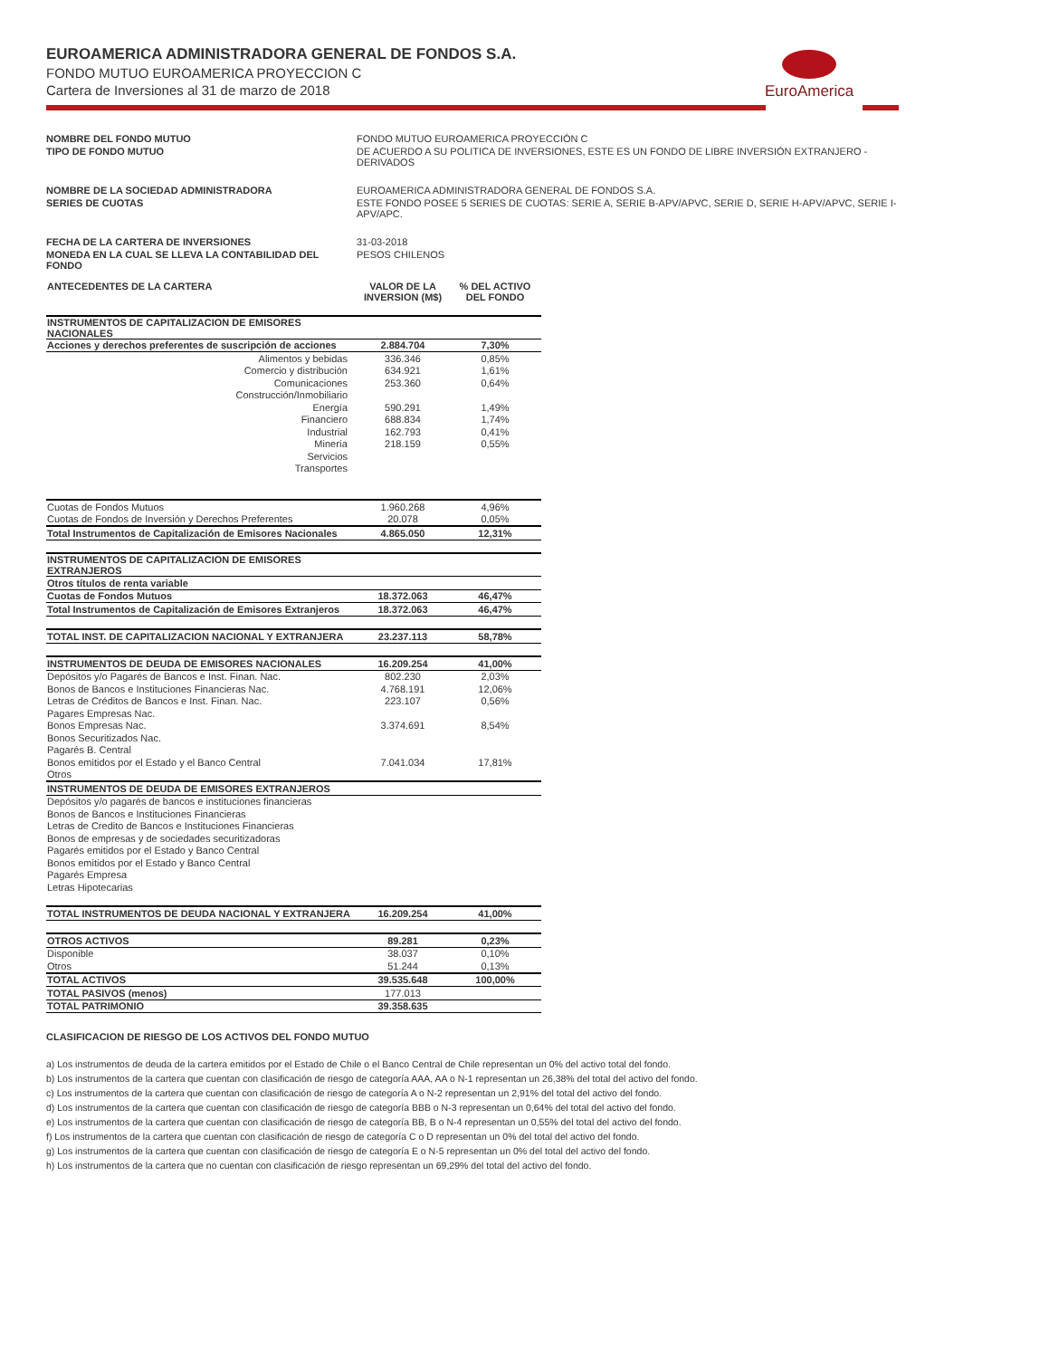EuroAmerica
EUROAMERICA ADMINISTRADORA GENERAL DE FONDOS S.A.
FONDO MUTUO EUROAMERICA PROYECCION C
Cartera de Inversiones al 31 de marzo de 2018
| NOMBRE DEL FONDO MUTUO | FONDO MUTUO EUROAMERICA PROYECCIÓN C |
| TIPO DE FONDO MUTUO | DE ACUERDO A SU POLITICA DE INVERSIONES, ESTE ES UN FONDO DE LIBRE INVERSIÓN EXTRANJERO - DERIVADOS |
| NOMBRE DE LA SOCIEDAD ADMINISTRADORA | EUROAMERICA ADMINISTRADORA GENERAL DE FONDOS S.A. |
| SERIES DE CUOTAS | ESTE FONDO POSEE 5 SERIES DE CUOTAS: SERIE A, SERIE B-APV/APVC, SERIE D, SERIE H-APV/APVC, SERIE I-APV/APC. |
| FECHA DE LA CARTERA DE INVERSIONES | 31-03-2018 |
| MONEDA EN LA CUAL SE LLEVA LA CONTABILIDAD DEL FONDO | PESOS CHILENOS |
| ANTECEDENTES DE LA CARTERA | VALOR DE LA INVERSION (M$) | % DEL ACTIVO DEL FONDO |
| INSTRUMENTOS DE CAPITALIZACION DE EMISORES NACIONALES | | |
| Acciones y derechos preferentes de suscripción de acciones | 2.884.704 | 7,30% |
| Alimentos y bebidas | 336.346 | 0,85% |
| Comercio y distribución | 634.921 | 1,61% |
| Comunicaciones | 253.360 | 0,64% |
| Construcción/Inmobiliario | | |
| Energía | 590.291 | 1,49% |
| Financiero | 688.834 | 1,74% |
| Industrial | 162.793 | 0,41% |
| Minería | 218.159 | 0,55% |
| Servicios | | |
| Transportes | | |
| Cuotas de Fondos Mutuos | 1.960.268 | 4,96% |
| Cuotas de Fondos de Inversión y Derechos Preferentes | 20.078 | 0,05% |
| Total Instrumentos de Capitalización de Emisores Nacionales | 4.865.050 | 12,31% |
| INSTRUMENTOS DE CAPITALIZACION DE EMISORES EXTRANJEROS | | |
| Otros títulos de renta variable | | |
| Cuotas de Fondos Mutuos | 18.372.063 | 46,47% |
| Total Instrumentos de Capitalización de Emisores Extranjeros | 18.372.063 | 46,47% |
| TOTAL INST. DE CAPITALIZACION NACIONAL Y EXTRANJERA | 23.237.113 | 58,78% |
| INSTRUMENTOS DE DEUDA DE EMISORES NACIONALES | 16.209.254 | 41,00% |
| Depósitos y/o Pagarés de Bancos e Inst. Finan. Nac. | 802.230 | 2,03% |
| Bonos de Bancos e Instituciones Financieras Nac. | 4.768.191 | 12,06% |
| Letras de Créditos de Bancos e Inst. Finan. Nac. | 223.107 | 0,56% |
| Pagares Empresas Nac. | | |
| Bonos Empresas Nac. | 3.374.691 | 8,54% |
| Bonos Securitizados Nac. | | |
| Pagarés B. Central | | |
| Bonos emitidos por el Estado y el Banco Central | 7.041.034 | 17,81% |
| Otros | | |
| INSTRUMENTOS DE DEUDA DE EMISORES EXTRANJEROS | | |
| Depósitos y/o pagarés de bancos e instituciones financieras | | |
| Bonos de Bancos e Instituciones Financieras | | |
| Letras de Credito de Bancos e Instituciones Financieras | | |
| Bonos de empresas y de sociedades securitizadoras | | |
| Pagarés emitidos por el Estado y Banco Central | | |
| Bonos emitidos por el Estado y Banco Central | | |
| Pagarés Empresa | | |
| Letras Hipotecarias | | |
| TOTAL INSTRUMENTOS DE DEUDA NACIONAL Y EXTRANJERA | 16.209.254 | 41,00% |
| OTROS ACTIVOS | 89.281 | 0,23% |
| Disponible | 38.037 | 0,10% |
| Otros | 51.244 | 0,13% |
| TOTAL ACTIVOS | 39.535.648 | 100,00% |
| TOTAL PASIVOS (menos) | 177.013 | |
| TOTAL PATRIMONIO | 39.358.635 | |
CLASIFICACION DE RIESGO DE LOS ACTIVOS DEL FONDO MUTUO
a) Los instrumentos de deuda de la cartera emitidos por el Estado de Chile o el Banco Central de Chile representan un 0% del activo total del fondo.
b) Los instrumentos de la cartera que cuentan con clasificación de riesgo de categoría AAA, AA o N-1 representan un 26,38% del total del activo del fondo.
c) Los instrumentos de la cartera que cuentan con clasificación de riesgo de categoría A o N-2 representan un 2,91% del total del activo del fondo.
d) Los instrumentos de la cartera que cuentan con clasificación de riesgo de categoría BBB o N-3 representan un 0,64% del total del activo del fondo.
e) Los instrumentos de la cartera que cuentan con clasificación de riesgo de categoría BB, B o N-4 representan un 0,55% del total del activo del fondo.
f) Los instrumentos de la cartera que cuentan con clasificación de riesgo de categoría C o D representan un 0% del total del activo del fondo.
g) Los instrumentos de la cartera que cuentan con clasificación de riesgo de categoría E o N-5 representan un 0% del total del activo del fondo.
h) Los instrumentos de la cartera que no cuentan con clasificación de riesgo representan un 69,29% del total del activo del fondo.